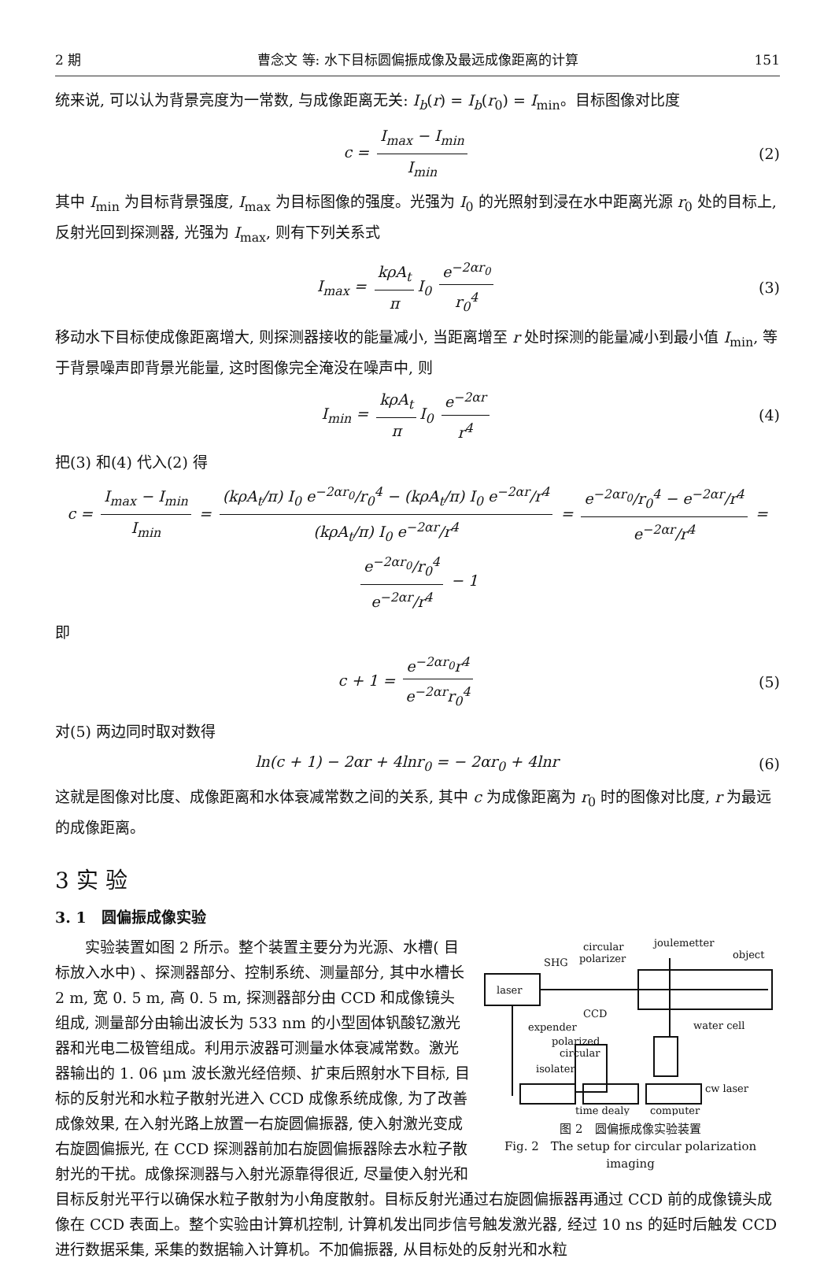2 期 曹念文 等: 水下目标圆偏振成像及最远成像距离的计算 151
统来说, 可以认为背景亮度为一常数, 与成像距离无关: I<sub>b</sub>(r) = I<sub>b</sub>(r<sub>0</sub>) = I<sub>min</sub>。目标图像对比度
c = I<sub>max</sub> − I<sub>min</sub> I<sub>min</sub> (2)
其中 I<sub>min</sub> 为目标背景强度, I<sub>max</sub> 为目标图像的强度。光强为 I<sub>0</sub> 的光照射到浸在水中距离光源 r<sub>0</sub> 处的目标上, 反射光回到探测器, 光强为 I<sub>max</sub>, 则有下列关系式
I<sub>max</sub> = kρA<sub>t</sub> π I<sub>0</sub> e<sup>−2αr<sub>0</sub></sup> r<sub>0</sub><sup>4</sup> (3)
移动水下目标使成像距离增大, 则探测器接收的能量减小, 当距离增至 r 处时探测的能量减小到最小值 I<sub>min</sub>, 等于背景噪声即背景光能量, 这时图像完全淹没在噪声中, 则
I<sub>min</sub> = kρA<sub>t</sub> π I<sub>0</sub> e<sup>−2αr</sup> r<sup>4</sup> (4)
把(3) 和(4) 代入(2) 得
c = I<sub>max</sub> − I<sub>min</sub> I<sub>min</sub> = (kρA<sub>t</sub>/π) I<sub>0</sub> e<sup>−2αr<sub>0</sub></sup>/r<sub>0</sub><sup>4</sup> − (kρA<sub>t</sub>/π) I<sub>0</sub> e<sup>−2αr</sup>/r<sup>4</sup> (kρA<sub>t</sub>/π) I<sub>0</sub> e<sup>−2αr</sup>/r<sup>4</sup> = e<sup>−2αr<sub>0</sub></sup>/r<sub>0</sub><sup>4</sup> − e<sup>−2αr</sup>/r<sup>4</sup> e<sup>−2αr</sup>/r<sup>4</sup> = e<sup>−2αr<sub>0</sub></sup>/r<sub>0</sub><sup>4</sup> e<sup>−2αr</sup>/r<sup>4</sup> − 1
即
c + 1 = e<sup>−2αr<sub>0</sub></sup>r<sup>4</sup> e<sup>−2αr</sup>r<sub>0</sub><sup>4</sup> (5)
对(5) 两边同时取对数得
ln(c + 1) − 2αr + 4lnr<sub>0</sub> = − 2αr<sub>0</sub> + 4lnr (6)
这就是图像对比度、成像距离和水体衰减常数之间的关系, 其中 c 为成像距离为 r<sub>0</sub> 时的图像对比度, r 为最远的成像距离。
3 实 验
3. 1　圆偏振成像实验
laser
SHG
circular
polarizer
joulemetter
object
CCD
expender
water cell
polarized
circular
isolater
cw laser
time dealy
computer
图 2　圆偏振成像实验装置
Fig. 2　The setup for circular polarization imaging
　　实验装置如图 2 所示。整个装置主要分为光源、水槽( 目标放入水中) 、探测器部分、控制系统、测量部分, 其中水槽长 2 m, 宽 0. 5 m, 高 0. 5 m, 探测器部分由 CCD 和成像镜头组成, 测量部分由输出波长为 533 nm 的小型固体钒酸钇激光器和光电二极管组成。利用示波器可测量水体衰减常数。激光器输出的 1. 06 μm 波长激光经倍频、扩束后照射水下目标, 目标的反射光和水粒子散射光进入 CCD 成像系统成像, 为了改善成像效果, 在入射光路上放置一右旋圆偏振器, 使入射激光变成右旋圆偏振光, 在 CCD 探测器前加右旋圆偏振器除去水粒子散射光的干扰。成像探测器与入射光源靠得很近, 尽量使入射光和目标反射光平行以确保水粒子散射为小角度散射。目标反射光通过右旋圆偏振器再通过 CCD 前的成像镜头成像在 CCD 表面上。整个实验由计算机控制, 计算机发出同步信号触发激光器, 经过 10 ns 的延时后触发 CCD 进行数据采集, 采集的数据输入计算机。不加偏振器, 从目标处的反射光和水粒